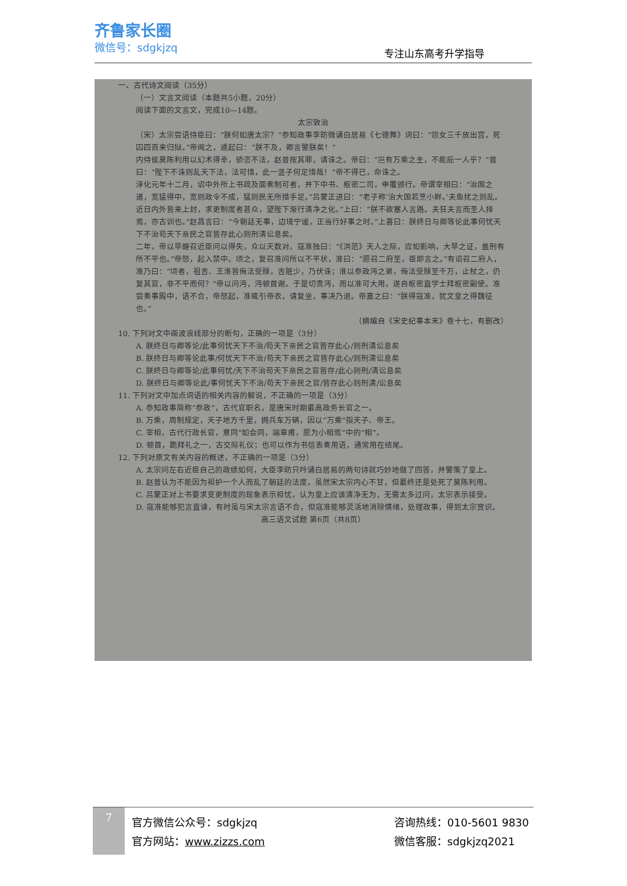齐鲁家长圈
微信号：sdgkjzq
专注山东高考升学指导
一、古代诗文阅读（35分）
（一）文言文阅读（本题共5小题，20分）
阅读下面的文言文，完成10—14题。
太宗致治
（宋）太宗尝语侍臣曰：“朕何如唐太宗？”参知政事李昉微诵白居易《七德舞》词曰：“怨女三千放出宫，死囚四百来归狱。”帝闻之，遽起曰：“朕不及，卿言警朕矣！”
内侍侯莫陈利用以幻术得幸，骄恣不法，赵普按其罪，请诛之。帝曰：“岂有万乘之主，不能庇一人乎？”普曰：“陛下不诛则乱天下法，法可惜，此一竖子何足惜哉！”帝不得已，命诛之。
淳化元年十二月，诏中外所上书疏及面奏制可者，并下中书、枢密二司，申覆颁行。帝谓宰相曰：“治国之道，宽猛得中，宽则政令不成，猛则民无所措手足。”吕蒙正进曰：“老子称‘治大国若烹小鲜。’夫鱼扰之则乱。近日内外皆来上封，求更制度者甚众，望陛下渐行清净之化。”上曰：“朕不欲塞人言路。夫狂夫言而圣人择焉，亦古训也。”赵昌言曰：“今朝廷无事，边境宁谧，正当行好事之时。”上喜曰：朕终日与卿等论此事何忧天下不治苟天下亲民之官皆存此心则刑清讼息矣。
二年，帝以旱蝗召近臣问以得失，众以天数对。寇准独曰：“《洪范》天人之际，应如影响，大旱之证，盖刑有所不平也。”帝怒，起入禁中。顷之，复召准问所以不平状，准曰：“愿召二府至，臣即言之。”有诏召二府入，准乃曰：“顷者，祖吉、王淮皆侮法受赇，吉赃少，乃伏诛；淮以参政沔之弟，侮法受赇至千万，止杖之，仍复其官，非不平而何？”帝以问沔，沔顿首谢。于是切责沔，而以准可大用，遂自枢密直学士拜枢密副使。准尝奏事殿中，语不合，帝怒起，准辄引帝衣，请复坐，事决乃退。帝嘉之曰：“朕得寇准，犹文皇之得魏征也。”
（摘编自《宋史纪事本末》卷十七，有删改）
10. 下列对文中画波浪线部分的断句，正确的一项是（3分）
A. 朕终日与卿等论/此事何忧天下不治/苟天下亲民之官皆存此心/则刑清讼息矣
B. 朕终日与卿等论此事/何忧天下不治/苟天下亲民之官皆存此心/则刑清讼息矣
C. 朕终日与卿等论/此事何忧/天下不治苟天下亲民之官皆存/此心则刑/清讼息矣
D. 朕终日与卿等论此/事何忧天下不治/苟天下亲民之官/皆存此心则刑清/讼息矣
11. 下列对文中加点词语的相关内容的解说，不正确的一项是（3分）
A. 参知政事简称“参政”，古代官职名，是唐宋时期最高政务长官之一。
B. 万乘，周制规定，天子地方千里，拥兵车万辆，因以“万乘”指天子、帝王。
C. 宰相，古代行政长官，意同“如会同，端章甫，愿为小相焉”中的“相”。
D. 顿首，跪拜礼之一，古交际礼仪；也可以作为书信表奏用语，通常用在结尾。
12. 下列对原文有关内容的概述，不正确的一项是（3分）
A. 太宗问左右近臣自己的政绩如何，大臣李昉只吟诵白居易的两句诗就巧妙地做了回答，并警策了皇上。
B. 赵普认为不能因为袒护一个人而乱了朝廷的法度，虽然宋太宗内心不甘，但最终还是处死了莫陈利用。
C. 吕蒙正对上书要求变更制度的现象表示担忧，认为皇上应该清净无为，无需太多过问，太宗表示接受。
D. 寇准能够犯言直谏，有时虽与宋太宗言语不合，但寇准能够灵活地消除情绪，处理政事，得到太宗赏识。
高三语文试题 第6页（共8页）
7
官方微信公众号：sdgkjzq
官方网站：www.zizzs.com
咨询热线：010-5601 9830
微信客服：sdgkjzq2021